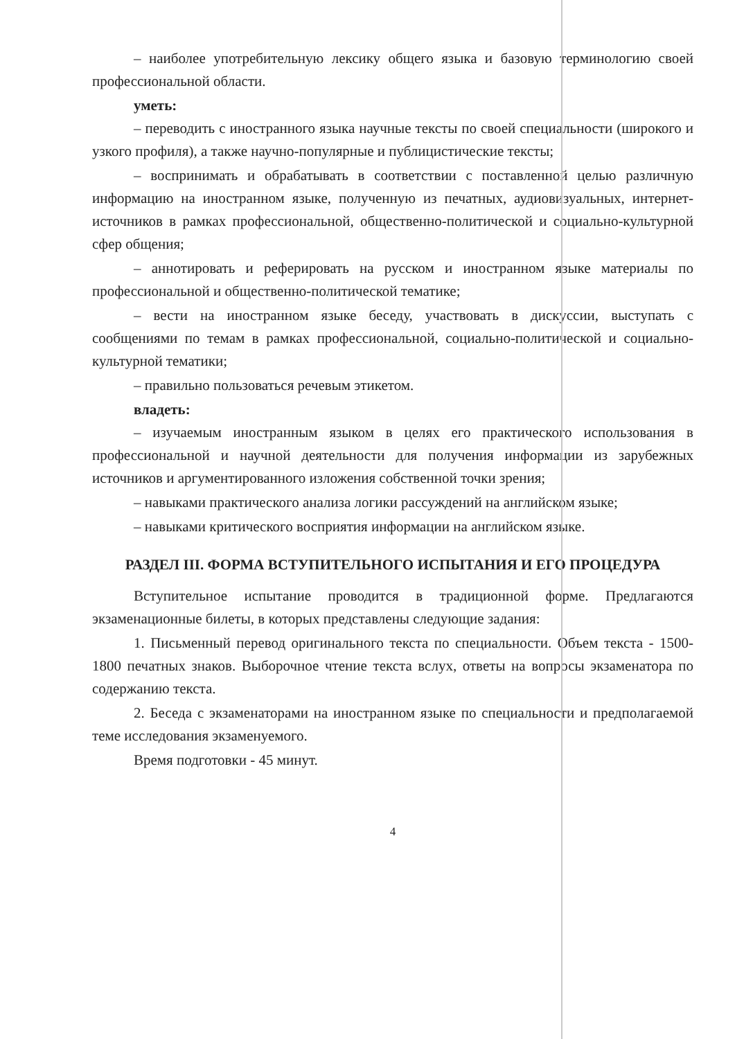– наиболее употребительную лексику общего языка и базовую терминологию своей профессиональной области.
уметь:
– переводить с иностранного языка научные тексты по своей специальности (широкого и узкого профиля), а также научно-популярные и публицистические тексты;
– воспринимать и обрабатывать в соответствии с поставленной целью различную информацию на иностранном языке, полученную из печатных, аудиовизуальных, интернет-источников в рамках профессиональной, общественно-политической и социально-культурной сфер общения;
– аннотировать и реферировать на русском и иностранном языке материалы по профессиональной и общественно-политической тематике;
– вести на иностранном языке беседу, участвовать в дискуссии, выступать с сообщениями по темам в рамках профессиональной, социально-политической и социально-культурной тематики;
– правильно пользоваться речевым этикетом.
владеть:
– изучаемым иностранным языком в целях его практического использования в профессиональной и научной деятельности для получения информации из зарубежных источников и аргументированного изложения собственной точки зрения;
– навыками практического анализа логики рассуждений на английском языке;
– навыками критического восприятия информации на английском языке.
РАЗДЕЛ III. ФОРМА ВСТУПИТЕЛЬНОГО ИСПЫТАНИЯ И ЕГО ПРОЦЕДУРА
Вступительное испытание проводится в традиционной форме. Предлагаются экзаменационные билеты, в которых представлены следующие задания:
1. Письменный перевод оригинального текста по специальности. Объем текста - 1500-1800 печатных знаков. Выборочное чтение текста вслух, ответы на вопросы экзаменатора по содержанию текста.
2. Беседа с экзаменаторами на иностранном языке по специальности и предполагаемой теме исследования экзаменуемого.
Время подготовки - 45 минут.
4